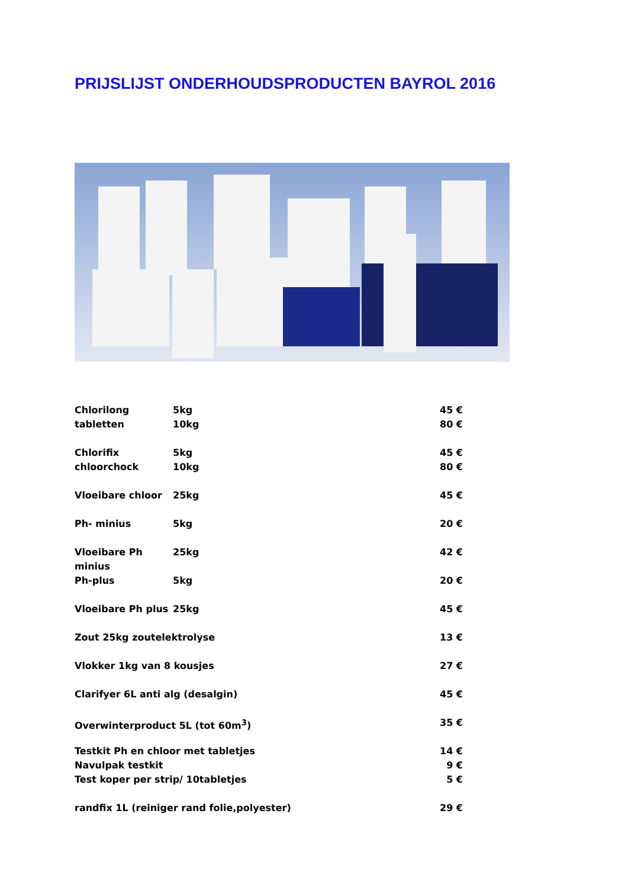PRIJSLIJST ONDERHOUDSPRODUCTEN BAYROL 2016
Chlorilong tabletten 5kg 45 €
10kg 80 €
Chlorifix chloorchock 5kg 45 €
10kg 80 €
Vloeibare chloor 25kg 45 €
Ph- minius 5kg 20 €
Vloeibare Ph minius 25kg 42 €
Ph-plus 5kg 20 €
Vloeibare Ph plus 25kg 45 €
Zout 25kg zoutelektrolyse 13 €
Vlokker 1kg van 8 kousjes 27 €
Clarifyer 6L anti alg (desalgin) 45 €
Overwinterproduct 5L (tot 60m<sup>3</sup>) 35 €
Testkit Ph en chloor met tabletjes 14 €
Navulpak testkit 9 €
Test koper per strip/ 10tabletjes 5 €
randfix 1L (reiniger rand folie,polyester) 29 €